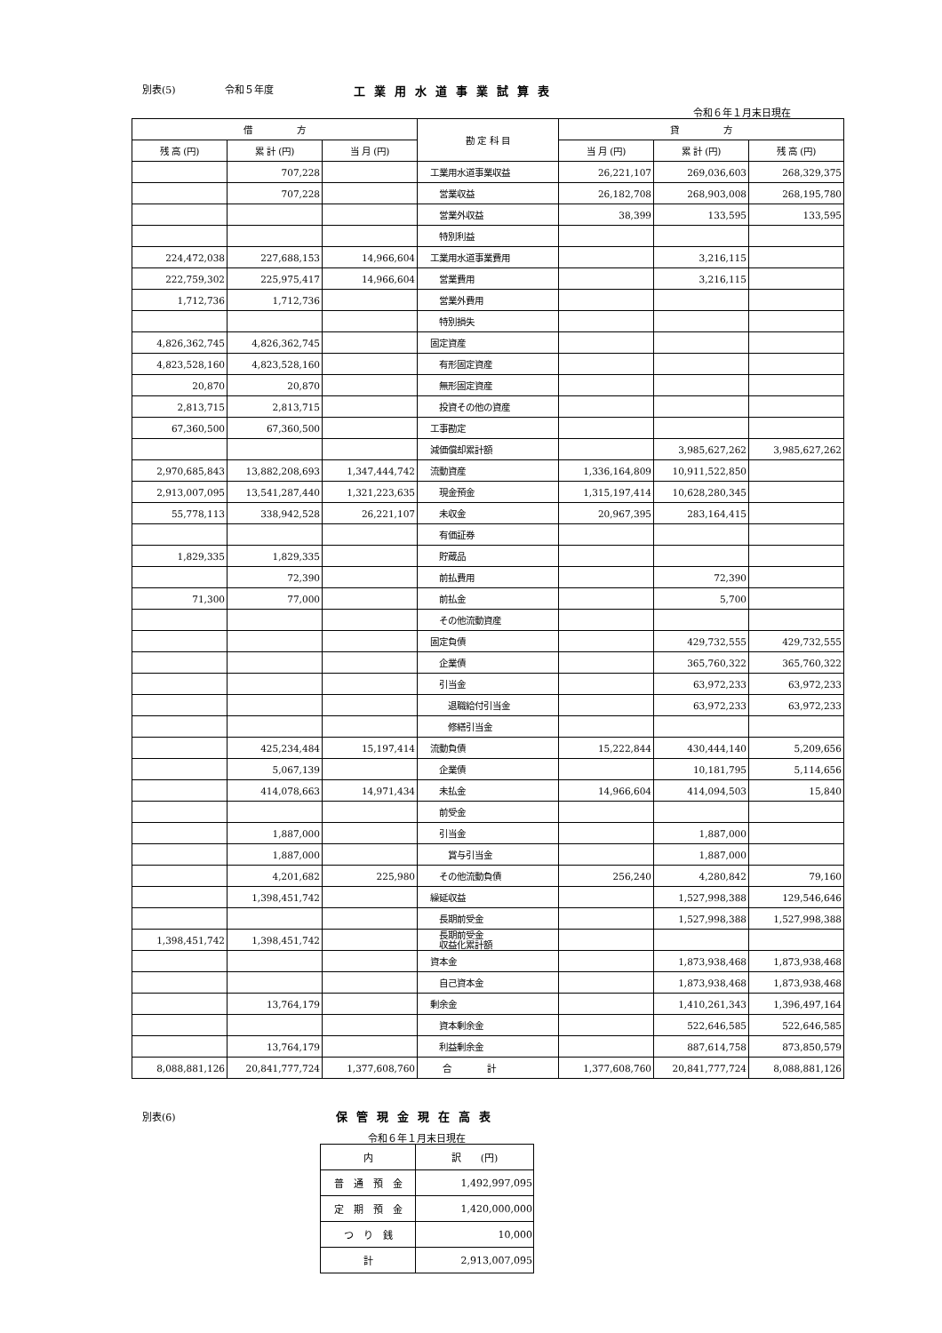別表(5) 令和５年度 工業用水道事業試算表
令和６年１月末日現在
| 借 方 | | | 勘 定 科 目 | 貸 方 | | |
| --- | --- | --- | --- | --- | --- | --- |
| 残 高 (円) | 累 計 (円) | 当 月 (円) | | 当 月 (円) | 累 計 (円) | 残 高 (円) |
| | 707,228 | | 工業用水道事業収益 | 26,221,107 | 269,036,603 | 268,329,375 |
| | 707,228 | | 営業収益 | 26,182,708 | 268,903,008 | 268,195,780 |
| | | | 営業外収益 | 38,399 | 133,595 | 133,595 |
| | | | 特別利益 | | | |
| 224,472,038 | 227,688,153 | 14,966,604 | 工業用水道事業費用 | | 3,216,115 | |
| 222,759,302 | 225,975,417 | 14,966,604 | 営業費用 | | 3,216,115 | |
| 1,712,736 | 1,712,736 | | 営業外費用 | | | |
| | | | 特別損失 | | | |
| 4,826,362,745 | 4,826,362,745 | | 固定資産 | | | |
| 4,823,528,160 | 4,823,528,160 | | 有形固定資産 | | | |
| 20,870 | 20,870 | | 無形固定資産 | | | |
| 2,813,715 | 2,813,715 | | 投資その他の資産 | | | |
| 67,360,500 | 67,360,500 | | 工事勘定 | | | |
| | | | 減価償却累計額 | | 3,985,627,262 | 3,985,627,262 |
| 2,970,685,843 | 13,882,208,693 | 1,347,444,742 | 流動資産 | 1,336,164,809 | 10,911,522,850 | |
| 2,913,007,095 | 13,541,287,440 | 1,321,223,635 | 現金預金 | 1,315,197,414 | 10,628,280,345 | |
| 55,778,113 | 338,942,528 | 26,221,107 | 未収金 | 20,967,395 | 283,164,415 | |
| | | | 有価証券 | | | |
| 1,829,335 | 1,829,335 | | 貯蔵品 | | | |
| | 72,390 | | 前払費用 | | 72,390 | |
| 71,300 | 77,000 | | 前払金 | | 5,700 | |
| | | | その他流動資産 | | | |
| | | | 固定負債 | | 429,732,555 | 429,732,555 |
| | | | 企業債 | | 365,760,322 | 365,760,322 |
| | | | 引当金 | | 63,972,233 | 63,972,233 |
| | | | 退職給付引当金 | | 63,972,233 | 63,972,233 |
| | | | 修繕引当金 | | | |
| | 425,234,484 | 15,197,414 | 流動負債 | 15,222,844 | 430,444,140 | 5,209,656 |
| | 5,067,139 | | 企業債 | | 10,181,795 | 5,114,656 |
| | 414,078,663 | 14,971,434 | 未払金 | 14,966,604 | 414,094,503 | 15,840 |
| | | | 前受金 | | | |
| | 1,887,000 | | 引当金 | | 1,887,000 | |
| | 1,887,000 | | 賞与引当金 | | 1,887,000 | |
| | 4,201,682 | 225,980 | その他流動負債 | 256,240 | 4,280,842 | 79,160 |
| | 1,398,451,742 | | 繰延収益 | | 1,527,998,388 | 129,546,646 |
| | | | 長期前受金 | | 1,527,998,388 | 1,527,998,388 |
| 1,398,451,742 | 1,398,451,742 | | 長期前受金 収益化累計額 | | | |
| | | | 資本金 | | 1,873,938,468 | 1,873,938,468 |
| | | | 自己資本金 | | 1,873,938,468 | 1,873,938,468 |
| | 13,764,179 | | 剰余金 | | 1,410,261,343 | 1,396,497,164 |
| | | | 資本剰余金 | | 522,646,585 | 522,646,585 |
| | 13,764,179 | | 利益剰余金 | | 887,614,758 | 873,850,579 |
| 8,088,881,126 | 20,841,777,724 | 1,377,608,760 | 合 計 | 1,377,608,760 | 20,841,777,724 | 8,088,881,126 |
別表(6) 保管現金現在高表
令和６年１月末日現在
| 内 | 訳 (円) |
| --- | --- |
| 普 通 預 金 | 1,492,997,095 |
| 定 期 預 金 | 1,420,000,000 |
| つ り 銭 | 10,000 |
| 計 | 2,913,007,095 |